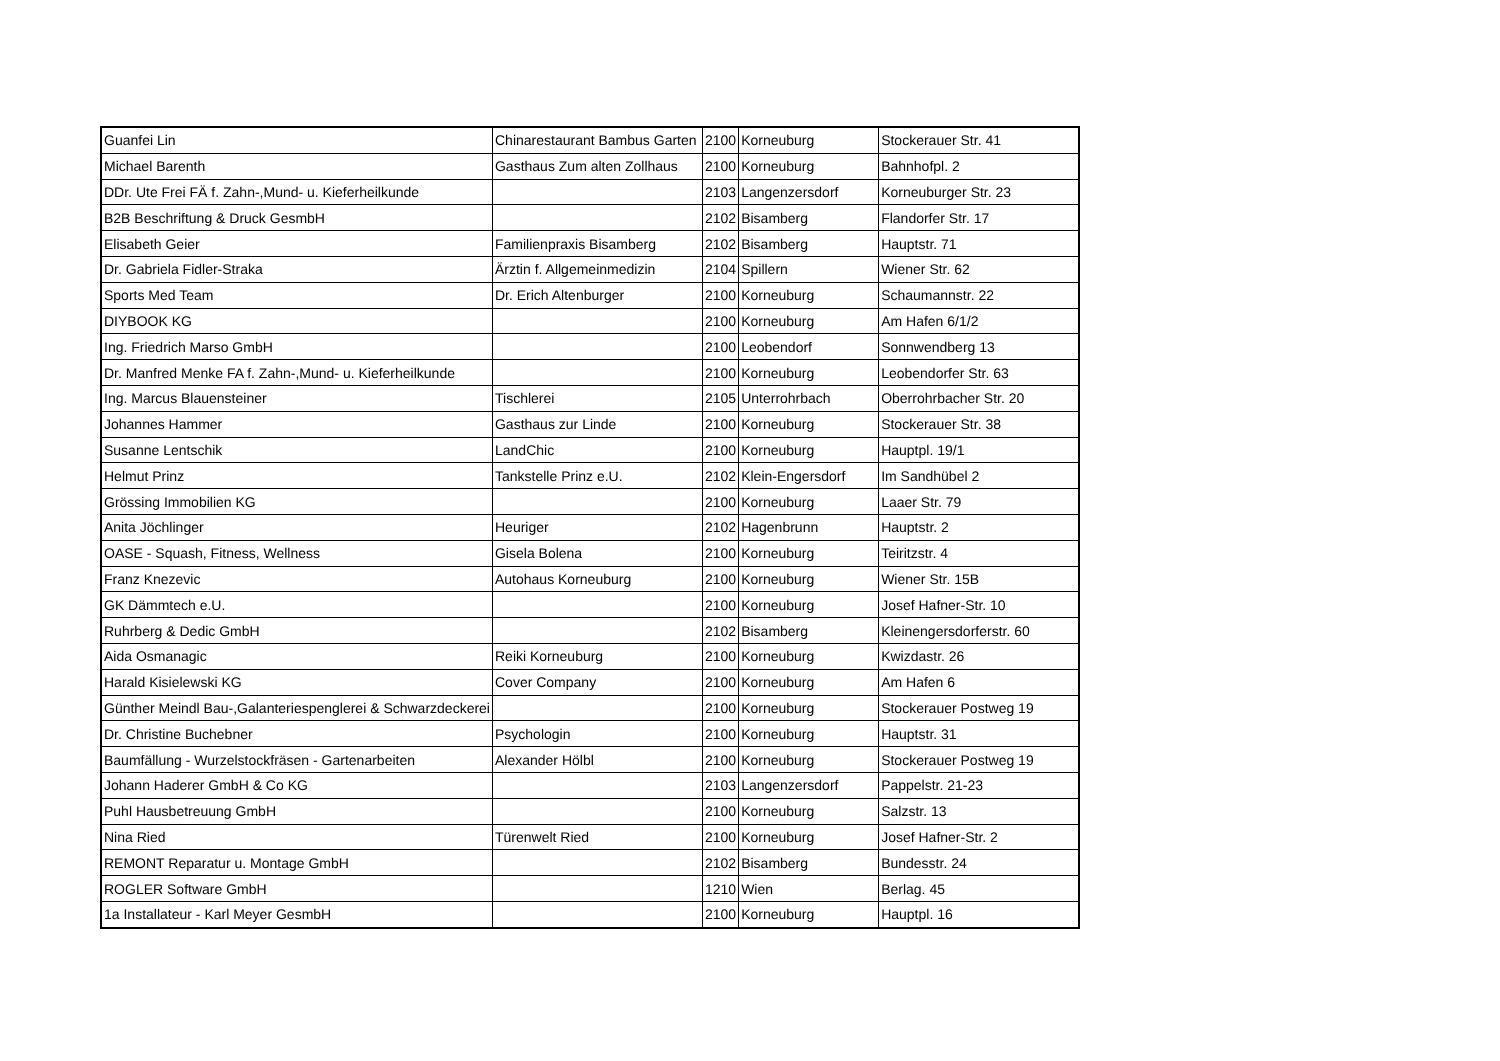| Guanfei Lin | Chinarestaurant Bambus Garten | 2100 | Korneuburg | Stockerauer Str. 41 |
| Michael Barenth | Gasthaus Zum alten Zollhaus | 2100 | Korneuburg | Bahnhofpl. 2 |
| DDr. Ute Frei FÄ f. Zahn-,Mund- u. Kieferheilkunde | | 2103 | Langenzersdorf | Korneuburger Str. 23 |
| B2B Beschriftung & Druck GesmbH | | 2102 | Bisamberg | Flandorfer Str. 17 |
| Elisabeth Geier | Familienpraxis Bisamberg | 2102 | Bisamberg | Hauptstr. 71 |
| Dr. Gabriela Fidler-Straka | Ärztin f. Allgemeinmedizin | 2104 | Spillern | Wiener Str. 62 |
| Sports Med Team | Dr. Erich Altenburger | 2100 | Korneuburg | Schaumannstr. 22 |
| DIYBOOK KG | | 2100 | Korneuburg | Am Hafen 6/1/2 |
| Ing. Friedrich Marso GmbH | | 2100 | Leobendorf | Sonnwendberg 13 |
| Dr. Manfred Menke FA f. Zahn-,Mund- u. Kieferheilkunde | | 2100 | Korneuburg | Leobendorfer Str. 63 |
| Ing. Marcus Blauensteiner | Tischlerei | 2105 | Unterrohrbach | Oberrohrbacher Str. 20 |
| Johannes Hammer | Gasthaus zur Linde | 2100 | Korneuburg | Stockerauer Str. 38 |
| Susanne Lentschik | LandChic | 2100 | Korneuburg | Hauptpl. 19/1 |
| Helmut Prinz | Tankstelle Prinz e.U. | 2102 | Klein-Engersdorf | Im Sandhübel 2 |
| Grössing Immobilien KG | | 2100 | Korneuburg | Laaer Str. 79 |
| Anita Jöchlinger | Heuriger | 2102 | Hagenbrunn | Hauptstr. 2 |
| OASE - Squash, Fitness, Wellness | Gisela Bolena | 2100 | Korneuburg | Teiritzstr. 4 |
| Franz Knezevic | Autohaus Korneuburg | 2100 | Korneuburg | Wiener Str. 15B |
| GK Dämmtech e.U. | | 2100 | Korneuburg | Josef Hafner-Str. 10 |
| Ruhrberg & Dedic GmbH | | 2102 | Bisamberg | Kleinengersdorferstr. 60 |
| Aida Osmanagic | Reiki Korneuburg | 2100 | Korneuburg | Kwizdastr. 26 |
| Harald Kisielewski KG | Cover Company | 2100 | Korneuburg | Am Hafen 6 |
| Günther Meindl Bau-,Galanteriespenglerei & Schwarzdeckerei | | 2100 | Korneuburg | Stockerauer Postweg 19 |
| Dr. Christine Buchebner | Psychologin | 2100 | Korneuburg | Hauptstr. 31 |
| Baumfällung - Wurzelstockfräsen - Gartenarbeiten | Alexander Hölbl | 2100 | Korneuburg | Stockerauer Postweg 19 |
| Johann Haderer GmbH & Co KG | | 2103 | Langenzersdorf | Pappelstr. 21-23 |
| Puhl Hausbetreuung GmbH | | 2100 | Korneuburg | Salzstr. 13 |
| Nina Ried | Türenwelt Ried | 2100 | Korneuburg | Josef Hafner-Str. 2 |
| REMONT Reparatur u. Montage GmbH | | 2102 | Bisamberg | Bundesstr. 24 |
| ROGLER Software GmbH | | 1210 | Wien | Berlag. 45 |
| 1a Installateur - Karl Meyer GesmbH | | 2100 | Korneuburg | Hauptpl. 16 |